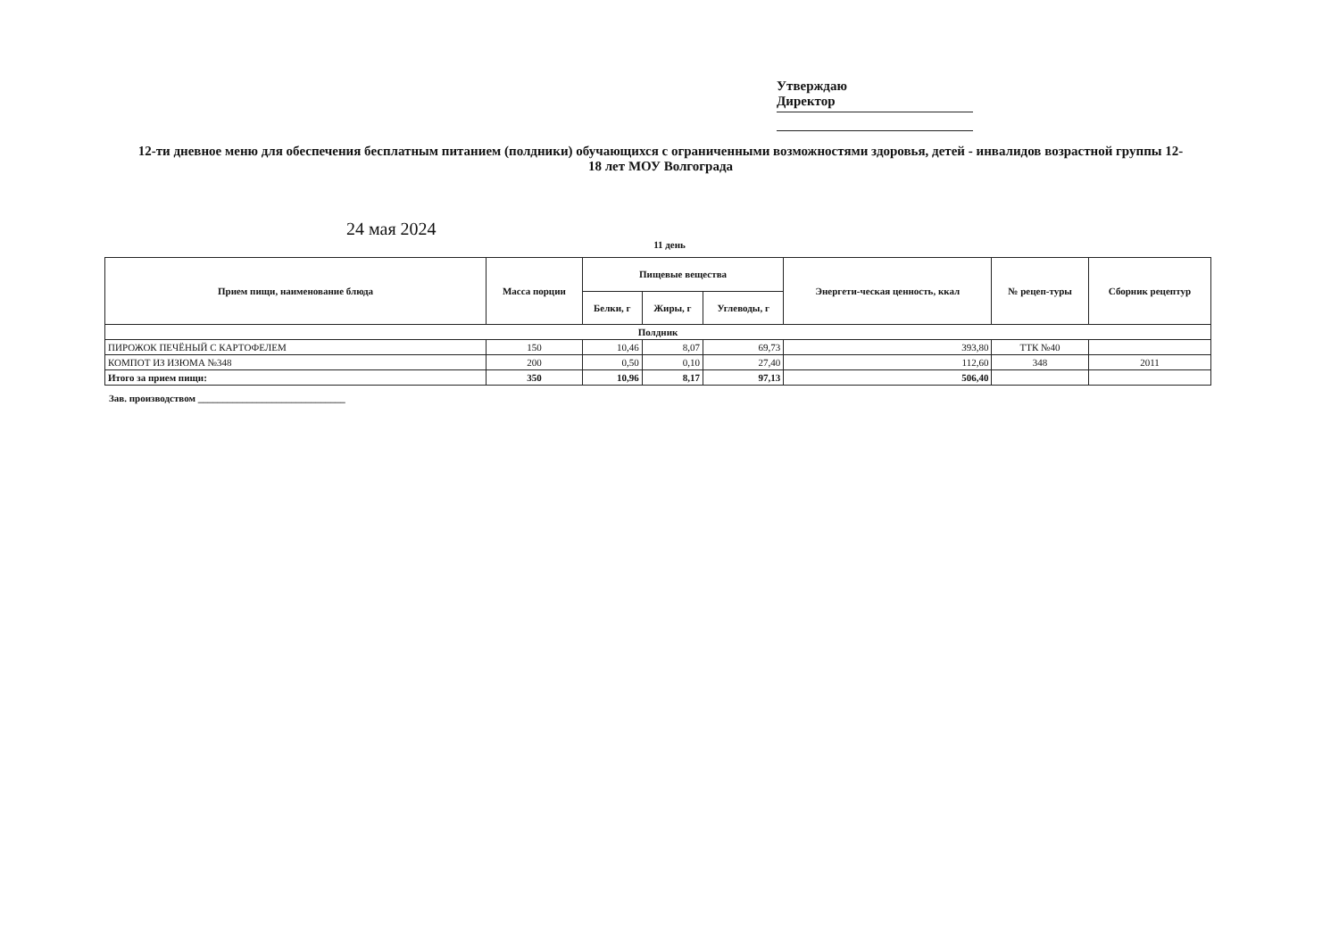Утверждаю
Директор
12-ти дневное меню для обеспечения бесплатным питанием (полдники) обучающихся с ограниченными возможностями здоровья, детей - инвалидов возрастной группы 12-18 лет МОУ Волгограда
24 мая 2024
11 день
| Прием пищи, наименование блюда | Масса порции | Пищевые вещества | | | Энергети-ческая ценность, ккал | № рецеп-туры | Сборник рецептур |
| --- | --- | --- | --- | --- | --- | --- | --- |
| | | Белки, г | Жиры, г | Углеводы, г | | | |
| Полдник | | | | | | | |
| ПИРОЖОК ПЕЧЁНЫЙ С КАРТОФЕЛЕМ | 150 | 10,46 | 8,07 | 69,73 | 393,80 | ТТК №40 | |
| КОМПОТ ИЗ ИЗЮМА №348 | 200 | 0,50 | 0,10 | 27,40 | 112,60 | 348 | 2011 |
| Итого за прием пищи: | 350 | 10,96 | 8,17 | 97,13 | 506,40 | | |
Зав. производством ______________________________